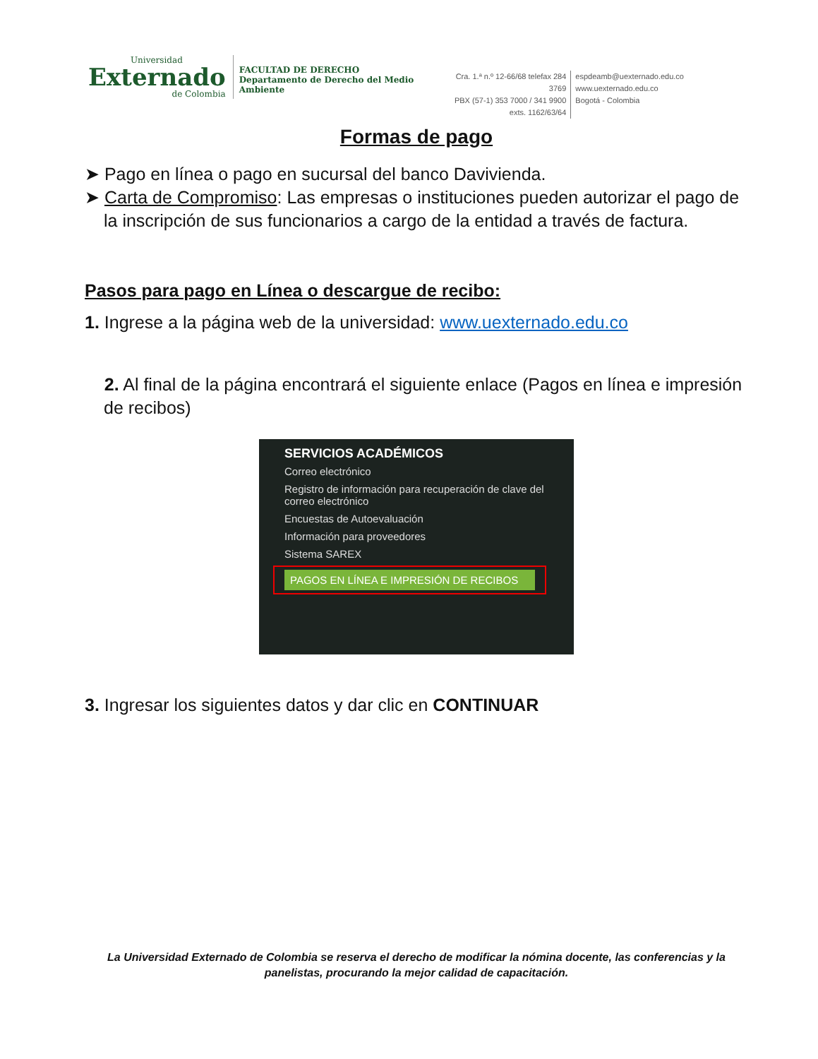Universidad
Externado
de Colombia
FACULTAD DE DERECHO
Departamento de Derecho del Medio Ambiente
Cra. 1.ª n.º 12-66/68 telefax 284 3769
PBX (57-1) 353 7000 / 341 9900
exts. 1162/63/64
espdeamb@uexternado.edu.co
www.uexternado.edu.co
Bogotá - Colombia
Formas de pago
➤ Pago en línea o pago en sucursal del banco Davivienda.
➤ Carta de Compromiso: Las empresas o instituciones pueden autorizar el pago de la inscripción de sus funcionarios a cargo de la entidad a través de factura.
Pasos para pago en Línea o descargue de recibo:
1. Ingrese a la página web de la universidad: www.uexternado.edu.co
2. Al final de la página encontrará el siguiente enlace (Pagos en línea e impresión de recibos)
SERVICIOS ACADÉMICOS
Correo electrónico
Registro de información para recuperación de clave del correo electrónico
Encuestas de Autoevaluación
Información para proveedores
Sistema SAREX
PAGOS EN LÍNEA E IMPRESIÓN DE RECIBOS
3. Ingresar los siguientes datos y dar clic en CONTINUAR
La Universidad Externado de Colombia se reserva el derecho de modificar la nómina docente, las conferencias y la panelistas, procurando la mejor calidad de capacitación.